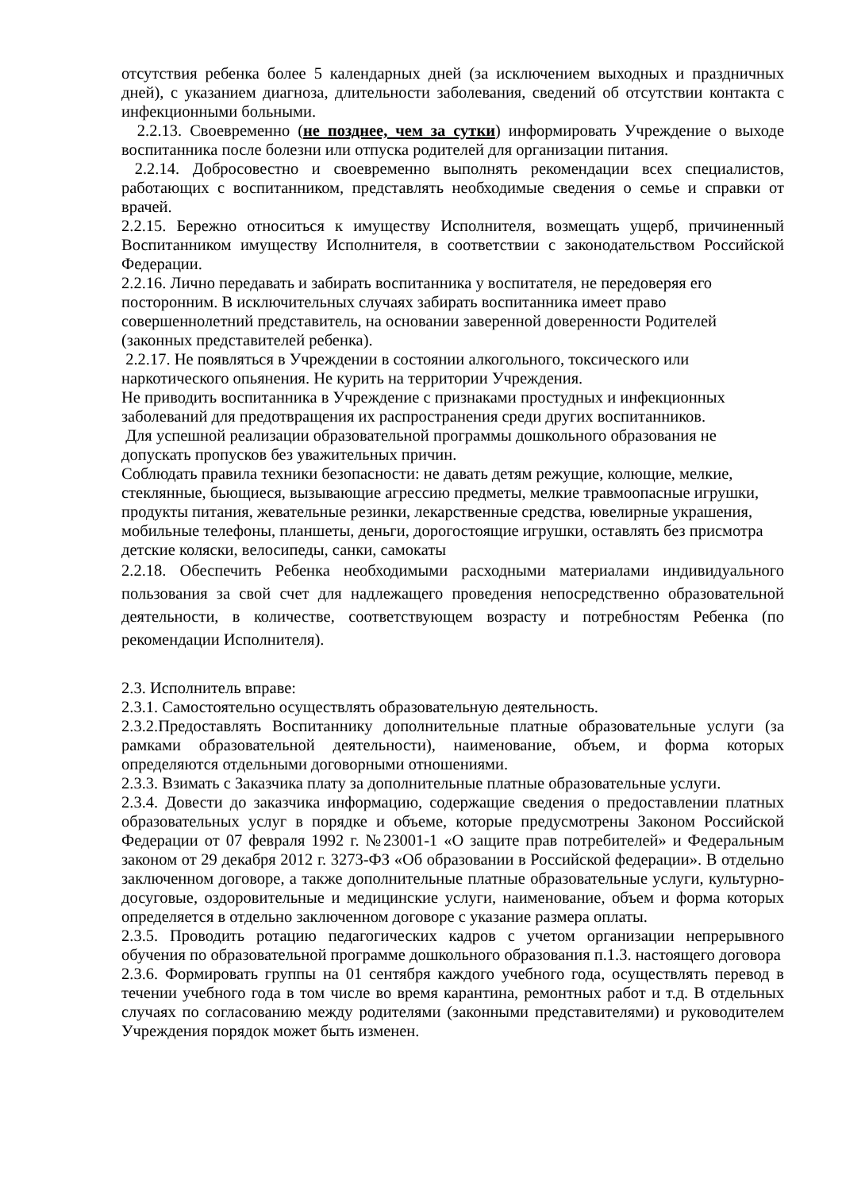отсутствия ребенка более 5 календарных дней (за исключением выходных и праздничных дней), с указанием диагноза, длительности заболевания, сведений об отсутствии контакта с инфекционными больными.
2.2.13. Своевременно (не позднее, чем за сутки) информировать Учреждение о выходе воспитанника после болезни или отпуска родителей для организации питания.
2.2.14. Добросовестно и своевременно выполнять рекомендации всех специалистов, работающих с воспитанником, представлять необходимые сведения о семье и справки от врачей.
2.2.15. Бережно относиться к имуществу Исполнителя, возмещать ущерб, причиненный Воспитанником имуществу Исполнителя, в соответствии с законодательством Российской Федерации.
2.2.16. Лично передавать и забирать воспитанника у воспитателя, не передоверяя его посторонним. В исключительных случаях забирать воспитанника имеет право совершеннолетний представитель, на основании заверенной доверенности Родителей (законных представителей ребенка).
2.2.17. Не появляться в Учреждении в состоянии алкогольного, токсического или наркотического опьянения. Не курить на территории Учреждения.
Не приводить воспитанника в Учреждение с признаками простудных и инфекционных заболеваний для предотвращения их распространения среди других воспитанников.
Для успешной реализации образовательной программы дошкольного образования не допускать пропусков без уважительных причин.
Соблюдать правила техники безопасности: не давать детям режущие, колющие, мелкие, стеклянные, бьющиеся, вызывающие агрессию предметы, мелкие травмоопасные игрушки, продукты питания, жевательные резинки, лекарственные средства, ювелирные украшения, мобильные телефоны, планшеты, деньги, дорогостоящие игрушки, оставлять без присмотра детские коляски, велосипеды, санки, самокаты
2.2.18. Обеспечить Ребенка необходимыми расходными материалами индивидуального пользования за свой счет для надлежащего проведения непосредственно образовательной деятельности, в количестве, соответствующем возрасту и потребностям Ребенка (по рекомендации Исполнителя).
2.3. Исполнитель вправе:
2.3.1. Самостоятельно осуществлять образовательную деятельность.
2.3.2.Предоставлять Воспитаннику дополнительные платные образовательные услуги (за рамками образовательной деятельности), наименование, объем, и форма которых определяются отдельными договорными отношениями.
2.3.3. Взимать с Заказчика плату за дополнительные платные образовательные услуги.
2.3.4. Довести до заказчика информацию, содержащие сведения о предоставлении платных образовательных услуг в порядке и объеме, которые предусмотрены Законом Российской Федерации от 07 февраля 1992 г. №23001-1 «О защите прав потребителей» и Федеральным законом от 29 декабря 2012 г. 3273-ФЗ «Об образовании в Российской федерации». В отдельно заключенном договоре, а также дополнительные платные образовательные услуги, культурно-досуговые, оздоровительные и медицинские услуги, наименование, объем и форма которых определяется в отдельно заключенном договоре с указание размера оплаты.
2.3.5. Проводить ротацию педагогических кадров с учетом организации непрерывного обучения по образовательной программе дошкольного образования п.1.3. настоящего договора
2.3.6. Формировать группы на 01 сентября каждого учебного года, осуществлять перевод в течении учебного года в том числе во время карантина, ремонтных работ и т.д. В отдельных случаях по согласованию между родителями (законными представителями) и руководителем Учреждения порядок может быть изменен.